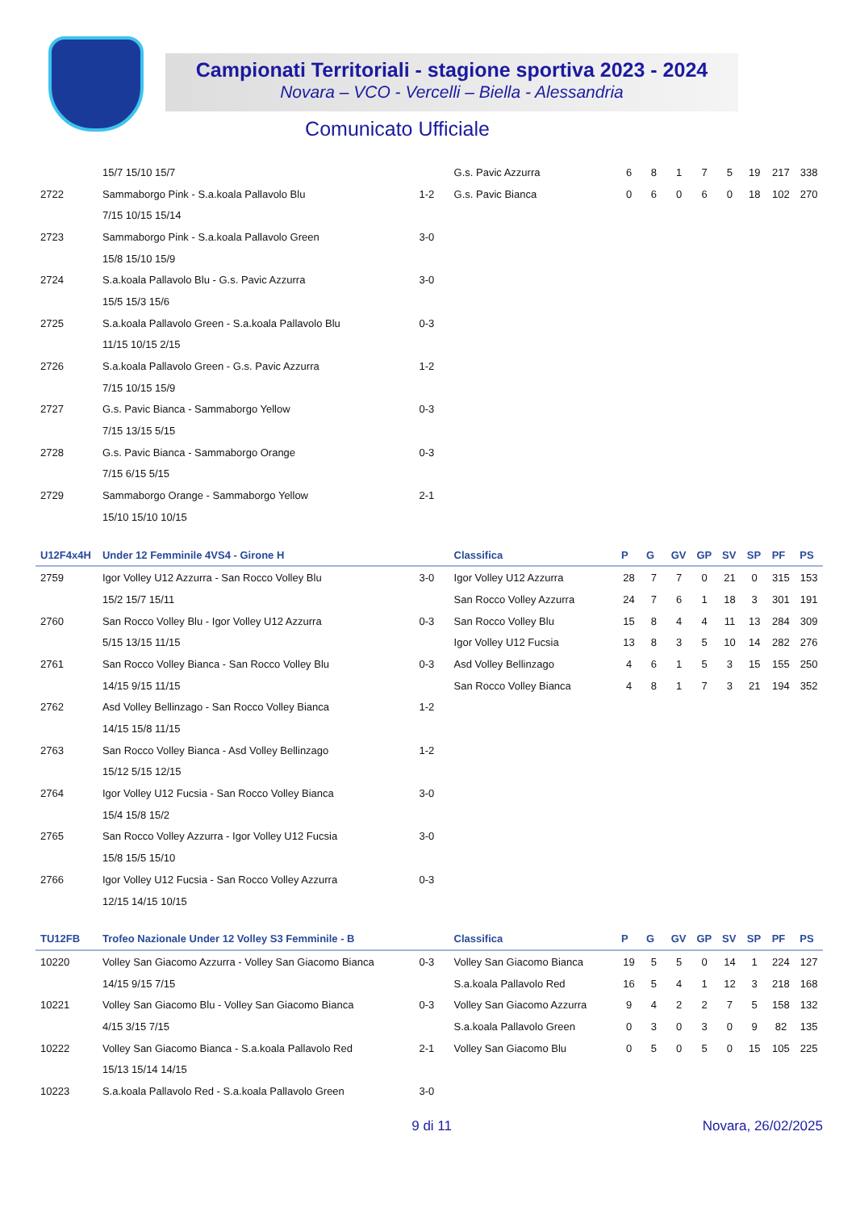Campionati Territoriali - stagione sportiva 2023 - 2024
Novara – VCO - Vercelli – Biella - Alessandria
Comunicato Ufficiale
| | 15/7 15/10 15/7 | | G.s. Pavic Azzurra | 6 | 8 | 1 | 7 | 5 | 19 | 217 | 338 |
| 2722 | Sammaborgo Pink - S.a.koala Pallavolo Blu | 1-2 | G.s. Pavic Bianca | 0 | 6 | 0 | 6 | 0 | 18 | 102 | 270 |
| | 7/15 10/15 15/14 | | | | | | | | | | |
| 2723 | Sammaborgo Pink - S.a.koala Pallavolo Green | 3-0 | | | | | | | | | |
| | 15/8 15/10 15/9 | | | | | | | | | | |
| 2724 | S.a.koala Pallavolo Blu - G.s. Pavic Azzurra | 3-0 | | | | | | | | | |
| | 15/5 15/3 15/6 | | | | | | | | | | |
| 2725 | S.a.koala Pallavolo Green - S.a.koala Pallavolo Blu | 0-3 | | | | | | | | | |
| | 11/15 10/15 2/15 | | | | | | | | | | |
| 2726 | S.a.koala Pallavolo Green - G.s. Pavic Azzurra | 1-2 | | | | | | | | | |
| | 7/15 10/15 15/9 | | | | | | | | | | |
| 2727 | G.s. Pavic Bianca - Sammaborgo Yellow | 0-3 | | | | | | | | | |
| | 7/15 13/15 5/15 | | | | | | | | | | |
| 2728 | G.s. Pavic Bianca - Sammaborgo Orange | 0-3 | | | | | | | | | |
| | 7/15 6/15 5/15 | | | | | | | | | | |
| 2729 | Sammaborgo Orange - Sammaborgo Yellow | 2-1 | | | | | | | | | |
| | 15/10 15/10 10/15 | | | | | | | | | | |
| U12F4x4H | Under 12 Femminile 4VS4 - Girone H | | Classifica | P | G | GV | GP | SV | SP | PF | PS |
| 2759 | Igor Volley U12 Azzurra - San Rocco Volley Blu | 3-0 | Igor Volley U12 Azzurra | 28 | 7 | 7 | 0 | 21 | 0 | 315 | 153 |
| | 15/2 15/7 15/11 | | San Rocco Volley Azzurra | 24 | 7 | 6 | 1 | 18 | 3 | 301 | 191 |
| 2760 | San Rocco Volley Blu - Igor Volley U12 Azzurra | 0-3 | San Rocco Volley Blu | 15 | 8 | 4 | 4 | 11 | 13 | 284 | 309 |
| | 5/15 13/15 11/15 | | Igor Volley U12 Fucsia | 13 | 8 | 3 | 5 | 10 | 14 | 282 | 276 |
| 2761 | San Rocco Volley Bianca - San Rocco Volley Blu | 0-3 | Asd Volley Bellinzago | 4 | 6 | 1 | 5 | 3 | 15 | 155 | 250 |
| | 14/15 9/15 11/15 | | San Rocco Volley Bianca | 4 | 8 | 1 | 7 | 3 | 21 | 194 | 352 |
| 2762 | Asd Volley Bellinzago - San Rocco Volley Bianca | 1-2 | | | | | | | | | |
| | 14/15 15/8 11/15 | | | | | | | | | | |
| 2763 | San Rocco Volley Bianca - Asd Volley Bellinzago | 1-2 | | | | | | | | | |
| | 15/12 5/15 12/15 | | | | | | | | | | |
| 2764 | Igor Volley U12 Fucsia - San Rocco Volley Bianca | 3-0 | | | | | | | | | |
| | 15/4 15/8 15/2 | | | | | | | | | | |
| 2765 | San Rocco Volley Azzurra - Igor Volley U12 Fucsia | 3-0 | | | | | | | | | |
| | 15/8 15/5 15/10 | | | | | | | | | | |
| 2766 | Igor Volley U12 Fucsia - San Rocco Volley Azzurra | 0-3 | | | | | | | | | |
| | 12/15 14/15 10/15 | | | | | | | | | | |
| TU12FB | Trofeo Nazionale Under 12 Volley S3 Femminile - B | | Classifica | P | G | GV | GP | SV | SP | PF | PS |
| 10220 | Volley San Giacomo Azzurra - Volley San Giacomo Bianca | 0-3 | Volley San Giacomo Bianca | 19 | 5 | 5 | 0 | 14 | 1 | 224 | 127 |
| | 14/15 9/15 7/15 | | S.a.koala Pallavolo Red | 16 | 5 | 4 | 1 | 12 | 3 | 218 | 168 |
| 10221 | Volley San Giacomo Blu - Volley San Giacomo Bianca | 0-3 | Volley San Giacomo Azzurra | 9 | 4 | 2 | 2 | 7 | 5 | 158 | 132 |
| | 4/15 3/15 7/15 | | S.a.koala Pallavolo Green | 0 | 3 | 0 | 3 | 0 | 9 | 82 | 135 |
| 10222 | Volley San Giacomo Bianca - S.a.koala Pallavolo Red | 2-1 | Volley San Giacomo Blu | 0 | 5 | 0 | 5 | 0 | 15 | 105 | 225 |
| | 15/13 15/14 14/15 | | | | | | | | | | |
| 10223 | S.a.koala Pallavolo Red - S.a.koala Pallavolo Green | 3-0 | | | | | | | | | |
9 di 11 Novara, 26/02/2025